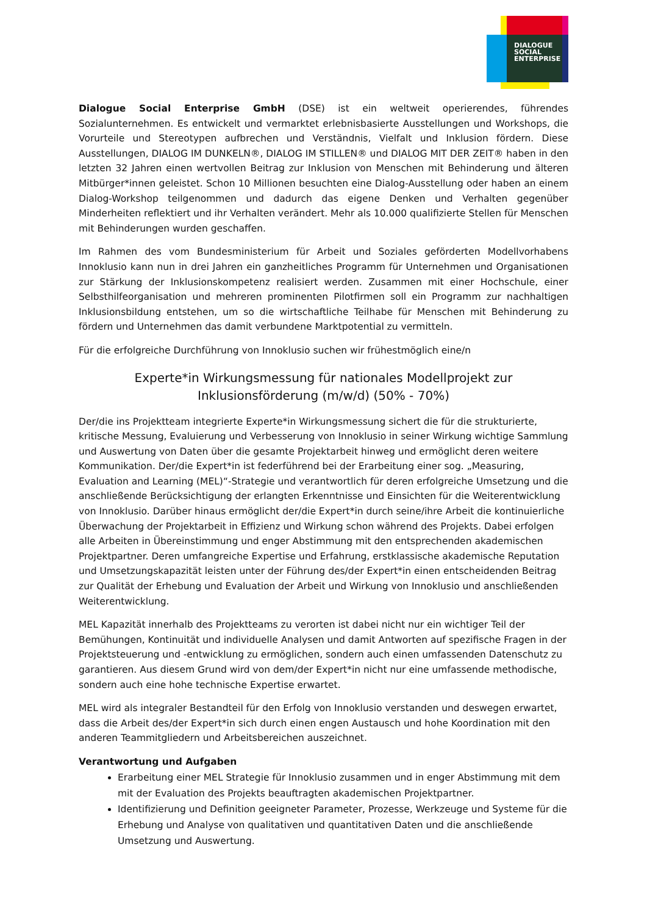DIALOGUE
SOCIAL
ENTERPRISE
Dialogue Social Enterprise GmbH (DSE) ist ein weltweit operierendes, führendes Sozialunternehmen. Es entwickelt und vermarktet erlebnisbasierte Ausstellungen und Workshops, die Vorurteile und Stereotypen aufbrechen und Verständnis, Vielfalt und Inklusion fördern. Diese Ausstellungen, DIALOG IM DUNKELN®, DIALOG IM STILLEN® und DIALOG MIT DER ZEIT® haben in den letzten 32 Jahren einen wertvollen Beitrag zur Inklusion von Menschen mit Behinderung und älteren Mitbürger*innen geleistet. Schon 10 Millionen besuchten eine Dialog-Ausstellung oder haben an einem Dialog-Workshop teilgenommen und dadurch das eigene Denken und Verhalten gegenüber Minderheiten reflektiert und ihr Verhalten verändert. Mehr als 10.000 qualifizierte Stellen für Menschen mit Behinderungen wurden geschaffen.
Im Rahmen des vom Bundesministerium für Arbeit und Soziales geförderten Modellvorhabens Innoklusio kann nun in drei Jahren ein ganzheitliches Programm für Unternehmen und Organisationen zur Stärkung der Inklusionskompetenz realisiert werden. Zusammen mit einer Hochschule, einer Selbsthilfeorganisation und mehreren prominenten Pilotfirmen soll ein Programm zur nachhaltigen Inklusionsbildung entstehen, um so die wirtschaftliche Teilhabe für Menschen mit Behinderung zu fördern und Unternehmen das damit verbundene Marktpotential zu vermitteln.
Für die erfolgreiche Durchführung von Innoklusio suchen wir frühestmöglich eine/n
Experte*in Wirkungsmessung für nationales Modellprojekt zur
Inklusionsförderung (m/w/d) (50% - 70%)
Der/die ins Projektteam integrierte Experte*in Wirkungsmessung sichert die für die strukturierte, kritische Messung, Evaluierung und Verbesserung von Innoklusio in seiner Wirkung wichtige Sammlung und Auswertung von Daten über die gesamte Projektarbeit hinweg und ermöglicht deren weitere Kommunikation. Der/die Expert*in ist federführend bei der Erarbeitung einer sog. „Measuring, Evaluation and Learning (MEL)“-Strategie und verantwortlich für deren erfolgreiche Umsetzung und die anschließende Berücksichtigung der erlangten Erkenntnisse und Einsichten für die Weiterentwicklung von Innoklusio. Darüber hinaus ermöglicht der/die Expert*in durch seine/ihre Arbeit die kontinuierliche Überwachung der Projektarbeit in Effizienz und Wirkung schon während des Projekts. Dabei erfolgen alle Arbeiten in Übereinstimmung und enger Abstimmung mit den entsprechenden akademischen Projektpartner. Deren umfangreiche Expertise und Erfahrung, erstklassische akademische Reputation und Umsetzungskapazität leisten unter der Führung des/der Expert*in einen entscheidenden Beitrag zur Qualität der Erhebung und Evaluation der Arbeit und Wirkung von Innoklusio und anschließenden Weiterentwicklung.
MEL Kapazität innerhalb des Projektteams zu verorten ist dabei nicht nur ein wichtiger Teil der Bemühungen, Kontinuität und individuelle Analysen und damit Antworten auf spezifische Fragen in der Projektsteuerung und -entwicklung zu ermöglichen, sondern auch einen umfassenden Datenschutz zu garantieren. Aus diesem Grund wird von dem/der Expert*in nicht nur eine umfassende methodische, sondern auch eine hohe technische Expertise erwartet.
MEL wird als integraler Bestandteil für den Erfolg von Innoklusio verstanden und deswegen erwartet, dass die Arbeit des/der Expert*in sich durch einen engen Austausch und hohe Koordination mit den anderen Teammitgliedern und Arbeitsbereichen auszeichnet.
Verantwortung und Aufgaben
Erarbeitung einer MEL Strategie für Innoklusio zusammen und in enger Abstimmung mit dem mit der Evaluation des Projekts beauftragten akademischen Projektpartner.
Identifizierung und Definition geeigneter Parameter, Prozesse, Werkzeuge und Systeme für die Erhebung und Analyse von qualitativen und quantitativen Daten und die anschließende Umsetzung und Auswertung.